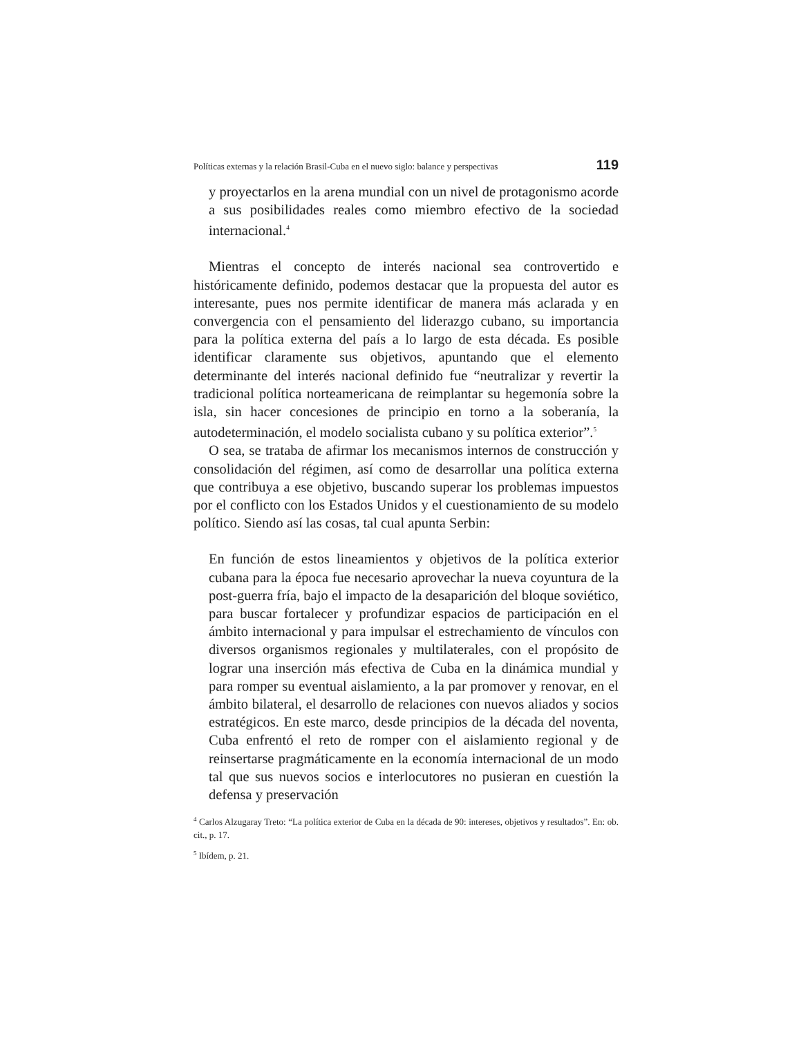Políticas externas y la relación Brasil-Cuba en el nuevo siglo: balance y perspectivas 119
y proyectarlos en la arena mundial con un nivel de protagonismo acorde a sus posibilidades reales como miembro efectivo de la sociedad internacional.<sup>4</sup>
Mientras el concepto de interés nacional sea controvertido e históricamente definido, podemos destacar que la propuesta del autor es interesante, pues nos permite identificar de manera más aclarada y en convergencia con el pensamiento del liderazgo cubano, su importancia para la política externa del país a lo largo de esta década. Es posible identificar claramente sus objetivos, apuntando que el elemento determinante del interés nacional definido fue “neutralizar y revertir la tradicional política norteamericana de reimplantar su hegemonía sobre la isla, sin hacer concesiones de principio en torno a la soberanía, la autodeterminación, el modelo socialista cubano y su política exterior”.<sup>5</sup>
O sea, se trataba de afirmar los mecanismos internos de construcción y consolidación del régimen, así como de desarrollar una política externa que contribuya a ese objetivo, buscando superar los problemas impuestos por el conflicto con los Estados Unidos y el cuestionamiento de su modelo político. Siendo así las cosas, tal cual apunta Serbin:
En función de estos lineamientos y objetivos de la política exterior cubana para la época fue necesario aprovechar la nueva coyuntura de la post-guerra fría, bajo el impacto de la desaparición del bloque soviético, para buscar fortalecer y profundizar espacios de participación en el ámbito internacional y para impulsar el estrechamiento de vínculos con diversos organismos regionales y multilaterales, con el propósito de lograr una inserción más efectiva de Cuba en la dinámica mundial y para romper su eventual aislamiento, a la par promover y renovar, en el ámbito bilateral, el desarrollo de relaciones con nuevos aliados y socios estratégicos. En este marco, desde principios de la década del noventa, Cuba enfrentó el reto de romper con el aislamiento regional y de reinsertarse pragmáticamente en la economía internacional de un modo tal que sus nuevos socios e interlocutores no pusieran en cuestión la defensa y preservación
<sup>4</sup> Carlos Alzugaray Treto: “La política exterior de Cuba en la década de 90: intereses, objetivos y resultados”. En: ob. cit., p. 17.
<sup>5</sup> Ibídem, p. 21.